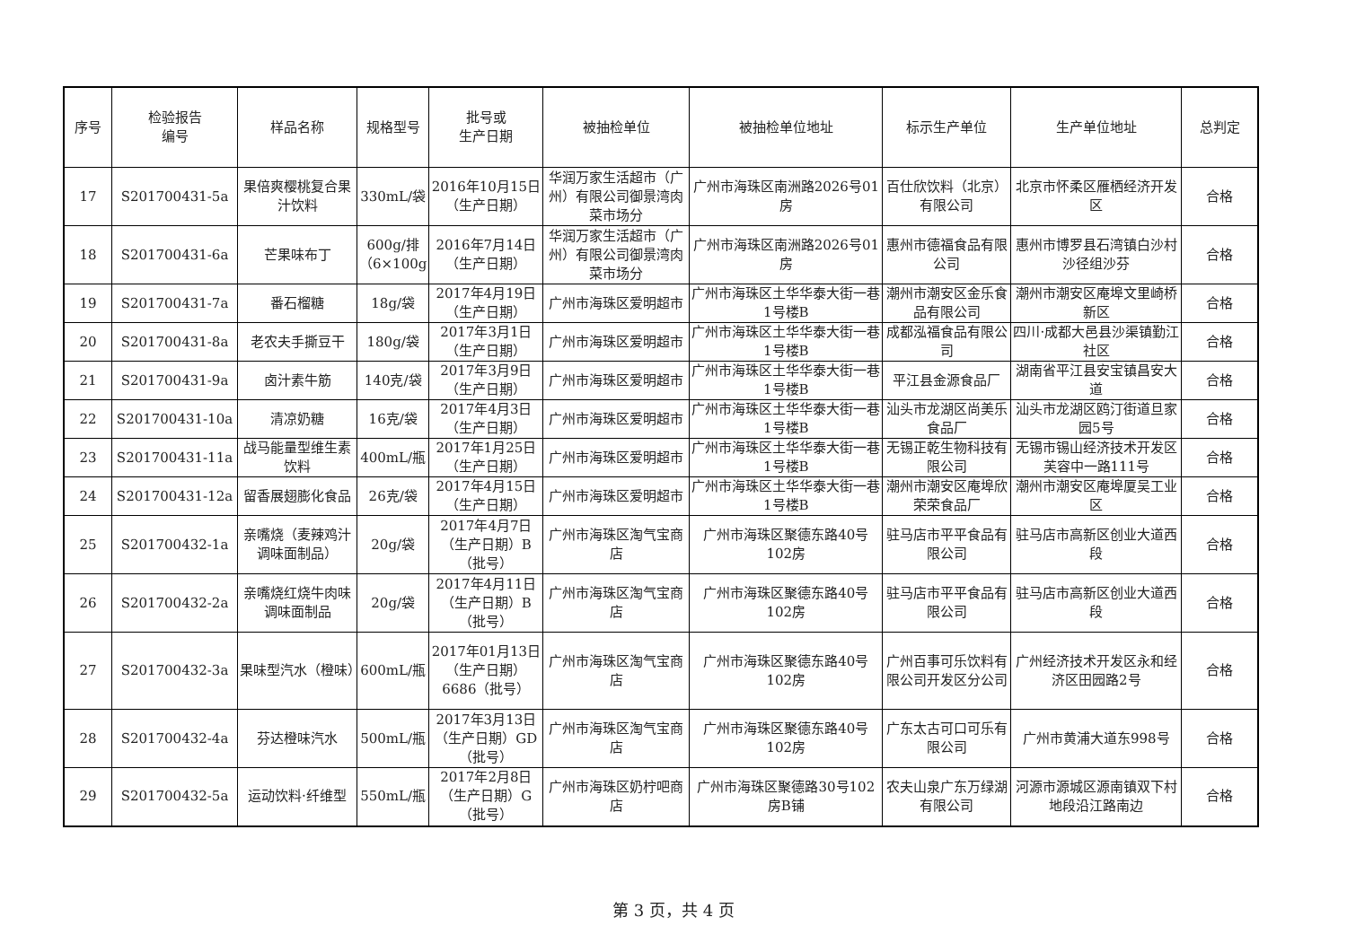| 序号 | 检验报告 编号 | 样品名称 | 规格型号 | 批号或 生产日期 | 被抽检单位 | 被抽检单位地址 | 标示生产单位 | 生产单位地址 | 总判定 |
| --- | --- | --- | --- | --- | --- | --- | --- | --- | --- |
| 17 | S201700431-5a | 果倍爽樱桃复合果汁饮料 | 330mL/袋 | 2016年10月15日（生产日期） | 华润万家生活超市（广州）有限公司御景湾肉菜市场分 | 广州市海珠区南洲路2026号01房 | 百仕欣饮料（北京）有限公司 | 北京市怀柔区雁栖经济开发区 | 合格 |
| 18 | S201700431-6a | 芒果味布丁 | 600g/排（6×100g | 2016年7月14日（生产日期） | 华润万家生活超市（广州）有限公司御景湾肉菜市场分 | 广州市海珠区南洲路2026号01房 | 惠州市德福食品有限公司 | 惠州市博罗县石湾镇白沙村沙径组沙芬 | 合格 |
| 19 | S201700431-7a | 番石榴糖 | 18g/袋 | 2017年4月19日（生产日期） | 广州市海珠区爱明超市 | 广州市海珠区土华华泰大街一巷1号楼B | 潮州市潮安区金乐食品有限公司 | 潮州市潮安区庵埠文里崎桥新区 | 合格 |
| 20 | S201700431-8a | 老农夫手撕豆干 | 180g/袋 | 2017年3月1日（生产日期） | 广州市海珠区爱明超市 | 广州市海珠区土华华泰大街一巷1号楼B | 成都泓福食品有限公司 | 四川·成都大邑县沙渠镇勤江社区 | 合格 |
| 21 | S201700431-9a | 卤汁素牛筋 | 140克/袋 | 2017年3月9日（生产日期） | 广州市海珠区爱明超市 | 广州市海珠区土华华泰大街一巷1号楼B | 平江县金源食品厂 | 湖南省平江县安宝镇昌安大道 | 合格 |
| 22 | S201700431-10a | 清凉奶糖 | 16克/袋 | 2017年4月3日（生产日期） | 广州市海珠区爱明超市 | 广州市海珠区土华华泰大街一巷1号楼B | 汕头市龙湖区尚美乐食品厂 | 汕头市龙湖区鸥汀街道旦家园5号 | 合格 |
| 23 | S201700431-11a | 战马能量型维生素饮料 | 400mL/瓶 | 2017年1月25日（生产日期） | 广州市海珠区爱明超市 | 广州市海珠区土华华泰大街一巷1号楼B | 无锡正乾生物科技有限公司 | 无锡市锡山经济技术开发区芙容中一路111号 | 合格 |
| 24 | S201700431-12a | 留香展翅膨化食品 | 26克/袋 | 2017年4月15日（生产日期） | 广州市海珠区爱明超市 | 广州市海珠区土华华泰大街一巷1号楼B | 潮州市潮安区庵埠欣荣荣食品厂 | 潮州市潮安区庵埠厦吴工业区 | 合格 |
| 25 | S201700432-1a | 亲嘴烧（麦辣鸡汁调味面制品） | 20g/袋 | 2017年4月7日（生产日期）B（批号） | 广州市海珠区淘气宝商店 | 广州市海珠区聚德东路40号102房 | 驻马店市平平食品有限公司 | 驻马店市高新区创业大道西段 | 合格 |
| 26 | S201700432-2a | 亲嘴烧红烧牛肉味调味面制品 | 20g/袋 | 2017年4月11日（生产日期）B（批号） | 广州市海珠区淘气宝商店 | 广州市海珠区聚德东路40号102房 | 驻马店市平平食品有限公司 | 驻马店市高新区创业大道西段 | 合格 |
| 27 | S201700432-3a | 果味型汽水（橙味） | 600mL/瓶 | 2017年01月13日（生产日期）6686（批号） | 广州市海珠区淘气宝商店 | 广州市海珠区聚德东路40号102房 | 广州百事可乐饮料有限公司开发区分公司 | 广州经济技术开发区永和经济区田园路2号 | 合格 |
| 28 | S201700432-4a | 芬达橙味汽水 | 500mL/瓶 | 2017年3月13日（生产日期）GD（批号） | 广州市海珠区淘气宝商店 | 广州市海珠区聚德东路40号102房 | 广东太古可口可乐有限公司 | 广州市黄浦大道东998号 | 合格 |
| 29 | S201700432-5a | 运动饮料·纤维型 | 550mL/瓶 | 2017年2月8日（生产日期）G（批号） | 广州市海珠区奶柠吧商店 | 广州市海珠区聚德路30号102房B铺 | 农夫山泉广东万绿湖有限公司 | 河源市源城区源南镇双下村地段沿江路南边 | 合格 |
第 3 页，共 4 页